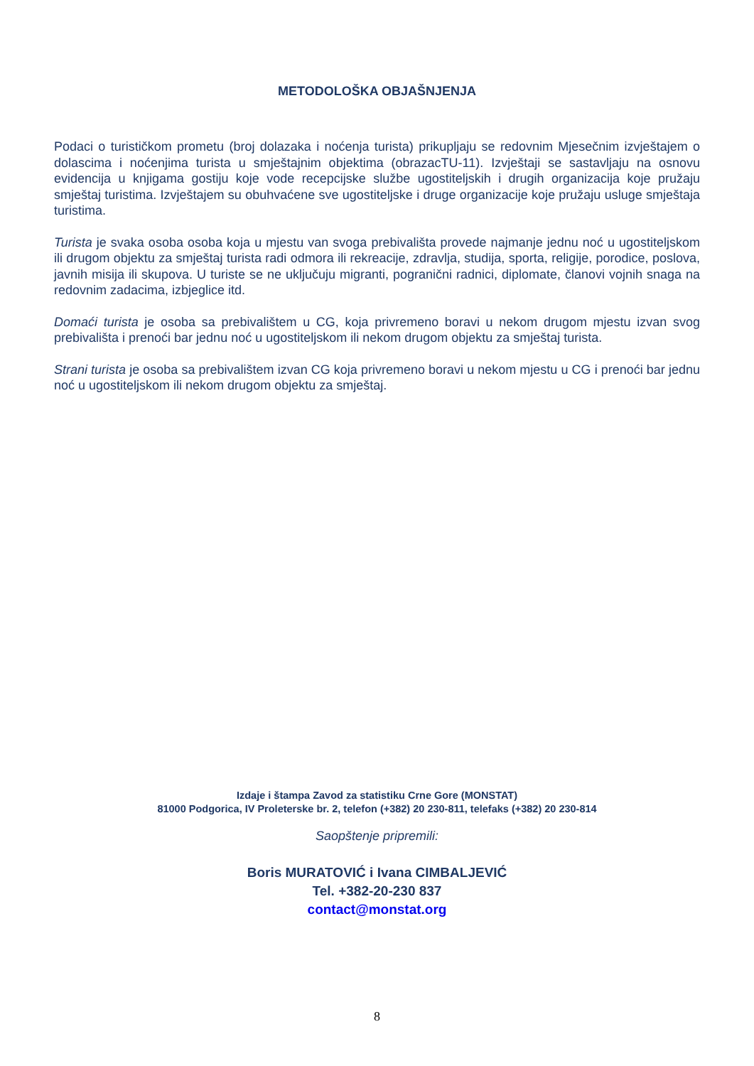METODOLOŠKA OBJAŠNJENJA
Podaci o turističkom prometu (broj dolazaka i noćenja turista) prikupljaju se redovnim Mjesečnim izvještajem o dolascima i noćenjima turista u smještajnim objektima (obrazacTU-11). Izvještaji se sastavljaju na osnovu evidencija u knjigama gostiju koje vode recepcijske službe ugostiteljskih i drugih organizacija koje pružaju smještaj turistima. Izvještajem su obuhvaćene sve ugostiteljske i druge organizacije koje pružaju usluge smještaja turistima.
Turista je svaka osoba osoba koja u mjestu van svoga prebivališta provede najmanje jednu noć u ugostiteljskom ili drugom objektu za smještaj turista radi odmora ili rekreacije, zdravlja, studija, sporta, religije, porodice, poslova, javnih misija ili skupova. U turiste se ne uključuju migranti, pogranični radnici, diplomate, članovi vojnih snaga na redovnim zadacima, izbjeglice itd.
Domaći turista je osoba sa prebivalištem u CG, koja privremeno boravi u nekom drugom mjestu izvan svog prebivališta i prenoći bar jednu noć u ugostiteljskom ili nekom drugom objektu za smještaj turista.
Strani turista je osoba sa prebivalištem izvan CG koja privremeno boravi u nekom mjestu u CG i prenoći bar jednu noć u ugostiteljskom ili nekom drugom objektu za smještaj.
Izdaje i štampa Zavod za statistiku Crne Gore (MONSTAT)
81000 Podgorica, IV Proleterske br. 2, telefon (+382) 20 230-811, telefaks (+382) 20 230-814
Saopštenje pripremili:
Boris MURATOVIĆ i Ivana CIMBALJEVIĆ
Tel. +382-20-230 837
contact@monstat.org
8